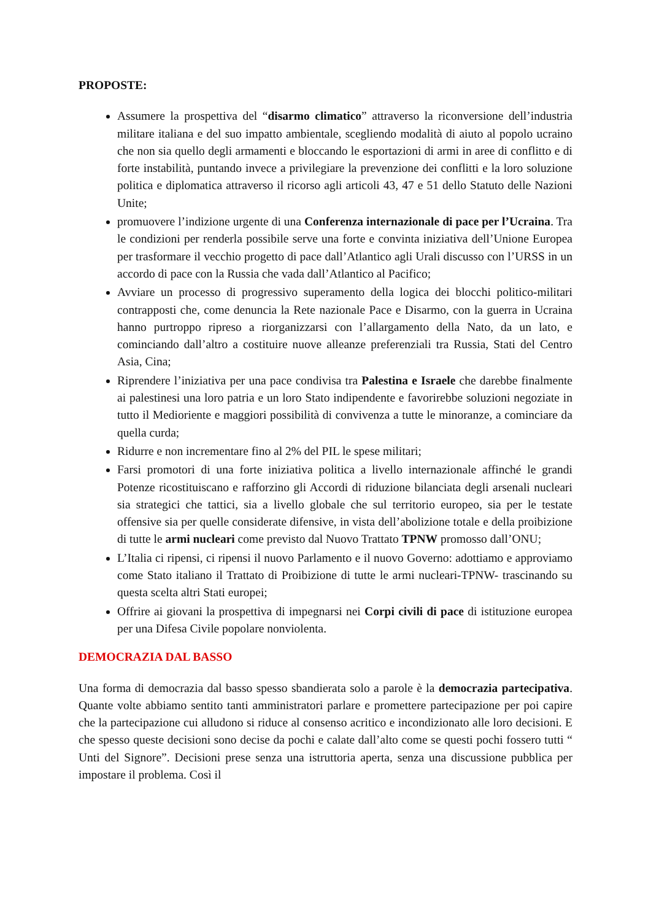PROPOSTE:
Assumere la prospettiva del “disarmo climatico” attraverso la riconversione dell’industria militare italiana e del suo impatto ambientale, scegliendo modalità di aiuto al popolo ucraino che non sia quello degli armamenti e bloccando le esportazioni di armi in aree di conflitto e di forte instabilità, puntando invece a privilegiare la prevenzione dei conflitti e la loro soluzione politica e diplomatica attraverso il ricorso agli articoli 43, 47 e 51 dello Statuto delle Nazioni Unite;
promuovere l’indizione urgente di una Conferenza internazionale di pace per l’Ucraina. Tra le condizioni per renderla possibile serve una forte e convinta iniziativa dell’Unione Europea per trasformare il vecchio progetto di pace dall’Atlantico agli Urali discusso con l’URSS in un accordo di pace con la Russia che vada dall’Atlantico al Pacifico;
Avviare un processo di progressivo superamento della logica dei blocchi politico-militari contrapposti che, come denuncia la Rete nazionale Pace e Disarmo, con la guerra in Ucraina hanno purtroppo ripreso a riorganizzarsi con l’allargamento della Nato, da un lato, e cominciando dall’altro a costituire nuove alleanze preferenziali tra Russia, Stati del Centro Asia, Cina;
Riprendere l’iniziativa per una pace condivisa tra Palestina e Israele che darebbe finalmente ai palestinesi una loro patria e un loro Stato indipendente e favorirebbe soluzioni negoziate in tutto il Medioriente e maggiori possibilità di convivenza a tutte le minoranze, a cominciare da quella curda;
Ridurre e non incrementare fino al 2% del PIL le spese militari;
Farsi promotori di una forte iniziativa politica a livello internazionale affinché le grandi Potenze ricostituiscano e rafforzino gli Accordi di riduzione bilanciata degli arsenali nucleari sia strategici che tattici, sia a livello globale che sul territorio europeo, sia per le testate offensive sia per quelle considerate difensive, in vista dell’abolizione totale e della proibizione di tutte le armi nucleari come previsto dal Nuovo Trattato TPNW promosso dall’ONU;
L’Italia ci ripensi, ci ripensi il nuovo Parlamento e il nuovo Governo: adottiamo e approviamo come Stato italiano il Trattato di Proibizione di tutte le armi nucleari-TPNW- trascinando su questa scelta altri Stati europei;
Offrire ai giovani la prospettiva di impegnarsi nei Corpi civili di pace di istituzione europea per una Difesa Civile popolare nonviolenta.
DEMOCRAZIA DAL BASSO
Una forma di democrazia dal basso spesso sbandierata solo a parole è la democrazia partecipativa. Quante volte abbiamo sentito tanti amministratori parlare e promettere partecipazione per poi capire che la partecipazione cui alludono si riduce al consenso acritico e incondizionato alle loro decisioni. E che spesso queste decisioni sono decise da pochi e calate dall’alto come se questi pochi fossero tutti “ Unti del Signore”. Decisioni prese senza una istruttoria aperta, senza una discussione pubblica per impostare il problema. Così il